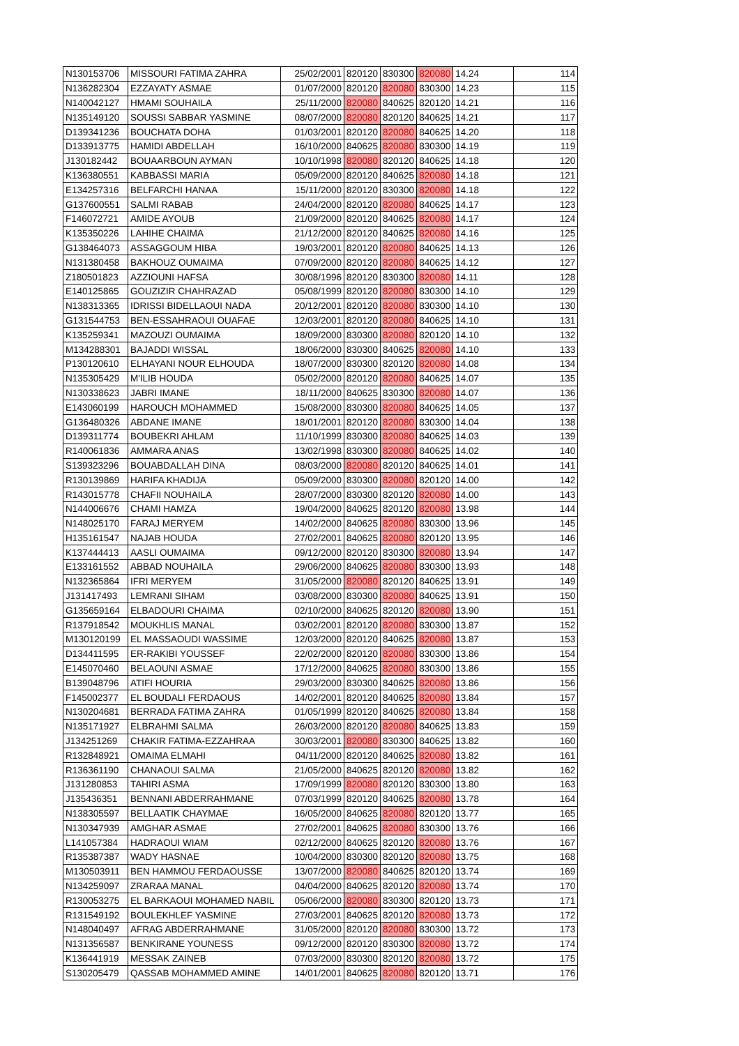| N130153706 | MISSOURI FATIMA ZAHRA | 25/02/2001 | 820120 | 830300 | 820080 | 14.24 | 114 |
| N136282304 | EZZAYATY ASMAE | 01/07/2000 | 820120 | 820080 | 830300 | 14.23 | 115 |
| N140042127 | HMAMI SOUHAILA | 25/11/2000 | 820080 | 840625 | 820120 | 14.21 | 116 |
| N135149120 | SOUSSI SABBAR YASMINE | 08/07/2000 | 820080 | 820120 | 840625 | 14.21 | 117 |
| D139341236 | BOUCHATA DOHA | 01/03/2001 | 820120 | 820080 | 840625 | 14.20 | 118 |
| D133913775 | HAMIDI ABDELLAH | 16/10/2000 | 840625 | 820080 | 830300 | 14.19 | 119 |
| J130182442 | BOUAARBOUN AYMAN | 10/10/1998 | 820080 | 820120 | 840625 | 14.18 | 120 |
| K136380551 | KABBASSI MARIA | 05/09/2000 | 820120 | 840625 | 820080 | 14.18 | 121 |
| E134257316 | BELFARCHI HANAA | 15/11/2000 | 820120 | 830300 | 820080 | 14.18 | 122 |
| G137600551 | SALMI RABAB | 24/04/2000 | 820120 | 820080 | 840625 | 14.17 | 123 |
| F146072721 | AMIDE AYOUB | 21/09/2000 | 820120 | 840625 | 820080 | 14.17 | 124 |
| K135350226 | LAHIHE CHAIMA | 21/12/2000 | 820120 | 840625 | 820080 | 14.16 | 125 |
| G138464073 | ASSAGGOUM HIBA | 19/03/2001 | 820120 | 820080 | 840625 | 14.13 | 126 |
| N131380458 | BAKHOUZ OUMAIMA | 07/09/2000 | 820120 | 820080 | 840625 | 14.12 | 127 |
| Z180501823 | AZZIOUNI HAFSA | 30/08/1996 | 820120 | 830300 | 820080 | 14.11 | 128 |
| E140125865 | GOUZIZIR CHAHRAZAD | 05/08/1999 | 820120 | 820080 | 830300 | 14.10 | 129 |
| N138313365 | IDRISSI BIDELLAOUI NADA | 20/12/2001 | 820120 | 820080 | 830300 | 14.10 | 130 |
| G131544753 | BEN-ESSAHRAOUI OUAFAE | 12/03/2001 | 820120 | 820080 | 840625 | 14.10 | 131 |
| K135259341 | MAZOUZI OUMAIMA | 18/09/2000 | 830300 | 820080 | 820120 | 14.10 | 132 |
| M134288301 | BAJADDI WISSAL | 18/06/2000 | 830300 | 840625 | 820080 | 14.10 | 133 |
| P130120610 | ELHAYANI NOUR ELHOUDA | 18/07/2000 | 830300 | 820120 | 820080 | 14.08 | 134 |
| N135305429 | M'ILIB HOUDA | 05/02/2000 | 820120 | 820080 | 840625 | 14.07 | 135 |
| N130338623 | JABRI IMANE | 18/11/2000 | 840625 | 830300 | 820080 | 14.07 | 136 |
| E143060199 | HAROUCH MOHAMMED | 15/08/2000 | 830300 | 820080 | 840625 | 14.05 | 137 |
| G136480326 | ABDANE IMANE | 18/01/2001 | 820120 | 820080 | 830300 | 14.04 | 138 |
| D139311774 | BOUBEKRI AHLAM | 11/10/1999 | 830300 | 820080 | 840625 | 14.03 | 139 |
| R140061836 | AMMARA ANAS | 13/02/1998 | 830300 | 820080 | 840625 | 14.02 | 140 |
| S139323296 | BOUABDALLAH DINA | 08/03/2000 | 820080 | 820120 | 840625 | 14.01 | 141 |
| R130139869 | HARIFA KHADIJA | 05/09/2000 | 830300 | 820080 | 820120 | 14.00 | 142 |
| R143015778 | CHAFII NOUHAILA | 28/07/2000 | 830300 | 820120 | 820080 | 14.00 | 143 |
| N144006676 | CHAMI HAMZA | 19/04/2000 | 840625 | 820120 | 820080 | 13.98 | 144 |
| N148025170 | FARAJ MERYEM | 14/02/2000 | 840625 | 820080 | 830300 | 13.96 | 145 |
| H135161547 | NAJAB HOUDA | 27/02/2001 | 840625 | 820080 | 820120 | 13.95 | 146 |
| K137444413 | AASLI OUMAIMA | 09/12/2000 | 820120 | 830300 | 820080 | 13.94 | 147 |
| E133161552 | ABBAD NOUHAILA | 29/06/2000 | 840625 | 820080 | 830300 | 13.93 | 148 |
| N132365864 | IFRI MERYEM | 31/05/2000 | 820080 | 820120 | 840625 | 13.91 | 149 |
| J131417493 | LEMRANI SIHAM | 03/08/2000 | 830300 | 820080 | 840625 | 13.91 | 150 |
| G135659164 | ELBADOURI CHAIMA | 02/10/2000 | 840625 | 820120 | 820080 | 13.90 | 151 |
| R137918542 | MOUKHLIS MANAL | 03/02/2001 | 820120 | 820080 | 830300 | 13.87 | 152 |
| M130120199 | EL MASSAOUDI WASSIME | 12/03/2000 | 820120 | 840625 | 820080 | 13.87 | 153 |
| D134411595 | ER-RAKIBI YOUSSEF | 22/02/2000 | 820120 | 820080 | 830300 | 13.86 | 154 |
| E145070460 | BELAOUNI ASMAE | 17/12/2000 | 840625 | 820080 | 830300 | 13.86 | 155 |
| B139048796 | ATIFI HOURIA | 29/03/2000 | 830300 | 840625 | 820080 | 13.86 | 156 |
| F145002377 | EL BOUDALI FERDAOUS | 14/02/2001 | 820120 | 840625 | 820080 | 13.84 | 157 |
| N130204681 | BERRADA FATIMA ZAHRA | 01/05/1999 | 820120 | 840625 | 820080 | 13.84 | 158 |
| N135171927 | ELBRAHMI SALMA | 26/03/2000 | 820120 | 820080 | 840625 | 13.83 | 159 |
| J134251269 | CHAKIR FATIMA-EZZAHRAA | 30/03/2001 | 820080 | 830300 | 840625 | 13.82 | 160 |
| R132848921 | OMAIMA ELMAHI | 04/11/2000 | 820120 | 840625 | 820080 | 13.82 | 161 |
| R136361190 | CHANAOUI SALMA | 21/05/2000 | 840625 | 820120 | 820080 | 13.82 | 162 |
| J131280853 | TAHIRI ASMA | 17/09/1999 | 820080 | 820120 | 830300 | 13.80 | 163 |
| J135436351 | BENNANI ABDERRAHMANE | 07/03/1999 | 820120 | 840625 | 820080 | 13.78 | 164 |
| N138305597 | BELLAATIK CHAYMAE | 16/05/2000 | 840625 | 820080 | 820120 | 13.77 | 165 |
| N130347939 | AMGHAR ASMAE | 27/02/2001 | 840625 | 820080 | 830300 | 13.76 | 166 |
| L141057384 | HADRAOUI WIAM | 02/12/2000 | 840625 | 820120 | 820080 | 13.76 | 167 |
| R135387387 | WADY HASNAE | 10/04/2000 | 830300 | 820120 | 820080 | 13.75 | 168 |
| M130503911 | BEN HAMMOU FERDAOUSSE | 13/07/2000 | 820080 | 840625 | 820120 | 13.74 | 169 |
| N134259097 | ZRARAA MANAL | 04/04/2000 | 840625 | 820120 | 820080 | 13.74 | 170 |
| R130053275 | EL BARKAOUI MOHAMED NABIL | 05/06/2000 | 820080 | 830300 | 820120 | 13.73 | 171 |
| R131549192 | BOULEKHLEF YASMINE | 27/03/2001 | 840625 | 820120 | 820080 | 13.73 | 172 |
| N148040497 | AFRAG ABDERRAHMANE | 31/05/2000 | 820120 | 820080 | 830300 | 13.72 | 173 |
| N131356587 | BENKIRANE YOUNESS | 09/12/2000 | 820120 | 830300 | 820080 | 13.72 | 174 |
| K136441919 | MESSAK ZAINEB | 07/03/2000 | 830300 | 820120 | 820080 | 13.72 | 175 |
| S130205479 | QASSAB MOHAMMED AMINE | 14/01/2001 | 840625 | 820080 | 820120 | 13.71 | 176 |